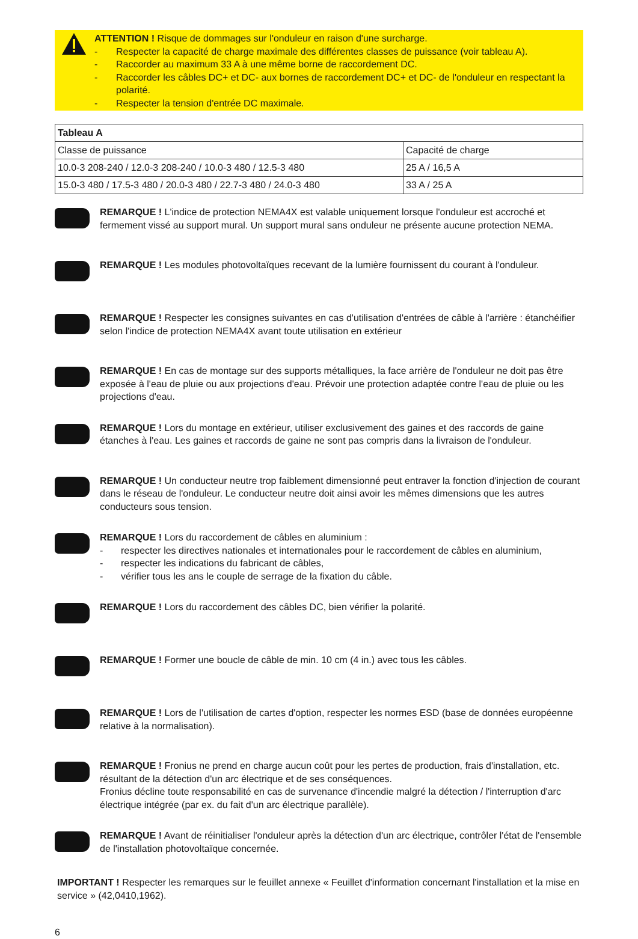ATTENTION ! Risque de dommages sur l'onduleur en raison d'une surcharge.
- Respecter la capacité de charge maximale des différentes classes de puissance (voir tableau A).
- Raccorder au maximum 33 A à une même borne de raccordement DC.
- Raccorder les câbles DC+ et DC- aux bornes de raccordement DC+ et DC- de l'onduleur en respectant la polarité.
- Respecter la tension d'entrée DC maximale.
| Tableau A | |
| --- | --- |
| Classe de puissance | Capacité de charge |
| 10.0-3 208-240 / 12.0-3 208-240 / 10.0-3 480 / 12.5-3 480 | 25 A / 16,5 A |
| 15.0-3 480 / 17.5-3 480 / 20.0-3 480 / 22.7-3 480 / 24.0-3 480 | 33 A / 25 A |
REMARQUE ! L'indice de protection NEMA4X est valable uniquement lorsque l'onduleur est accroché et fermement vissé au support mural. Un support mural sans onduleur ne présente aucune protection NEMA.
REMARQUE ! Les modules photovoltaïques recevant de la lumière fournissent du courant à l'onduleur.
REMARQUE ! Respecter les consignes suivantes en cas d'utilisation d'entrées de câble à l'arrière : étanchéifier selon l'indice de protection NEMA4X avant toute utilisation en extérieur
REMARQUE ! En cas de montage sur des supports métalliques, la face arrière de l'onduleur ne doit pas être exposée à l'eau de pluie ou aux projections d'eau. Prévoir une protection adaptée contre l'eau de pluie ou les projections d'eau.
REMARQUE ! Lors du montage en extérieur, utiliser exclusivement des gaines et des raccords de gaine étanches à l'eau. Les gaines et raccords de gaine ne sont pas compris dans la livraison de l'onduleur.
REMARQUE ! Un conducteur neutre trop faiblement dimensionné peut entraver la fonction d'injection de courant dans le réseau de l'onduleur. Le conducteur neutre doit ainsi avoir les mêmes dimensions que les autres conducteurs sous tension.
REMARQUE ! Lors du raccordement de câbles en aluminium :
- respecter les directives nationales et internationales pour le raccordement de câbles en aluminium,
- respecter les indications du fabricant de câbles,
- vérifier tous les ans le couple de serrage de la fixation du câble.
REMARQUE ! Lors du raccordement des câbles DC, bien vérifier la polarité.
REMARQUE ! Former une boucle de câble de min. 10 cm (4 in.) avec tous les câbles.
REMARQUE ! Lors de l'utilisation de cartes d'option, respecter les normes ESD (base de données européenne relative à la normalisation).
REMARQUE ! Fronius ne prend en charge aucun coût pour les pertes de production, frais d'installation, etc. résultant de la détection d'un arc électrique et de ses conséquences.
Fronius décline toute responsabilité en cas de survenance d'incendie malgré la détection / l'interruption d'arc électrique intégrée (par ex. du fait d'un arc électrique parallèle).
REMARQUE ! Avant de réinitialiser l'onduleur après la détection d'un arc électrique, contrôler l'état de l'ensemble de l'installation photovoltaïque concernée.
IMPORTANT ! Respecter les remarques sur le feuillet annexe « Feuillet d'information concernant l'installation et la mise en service » (42,0410,1962).
6